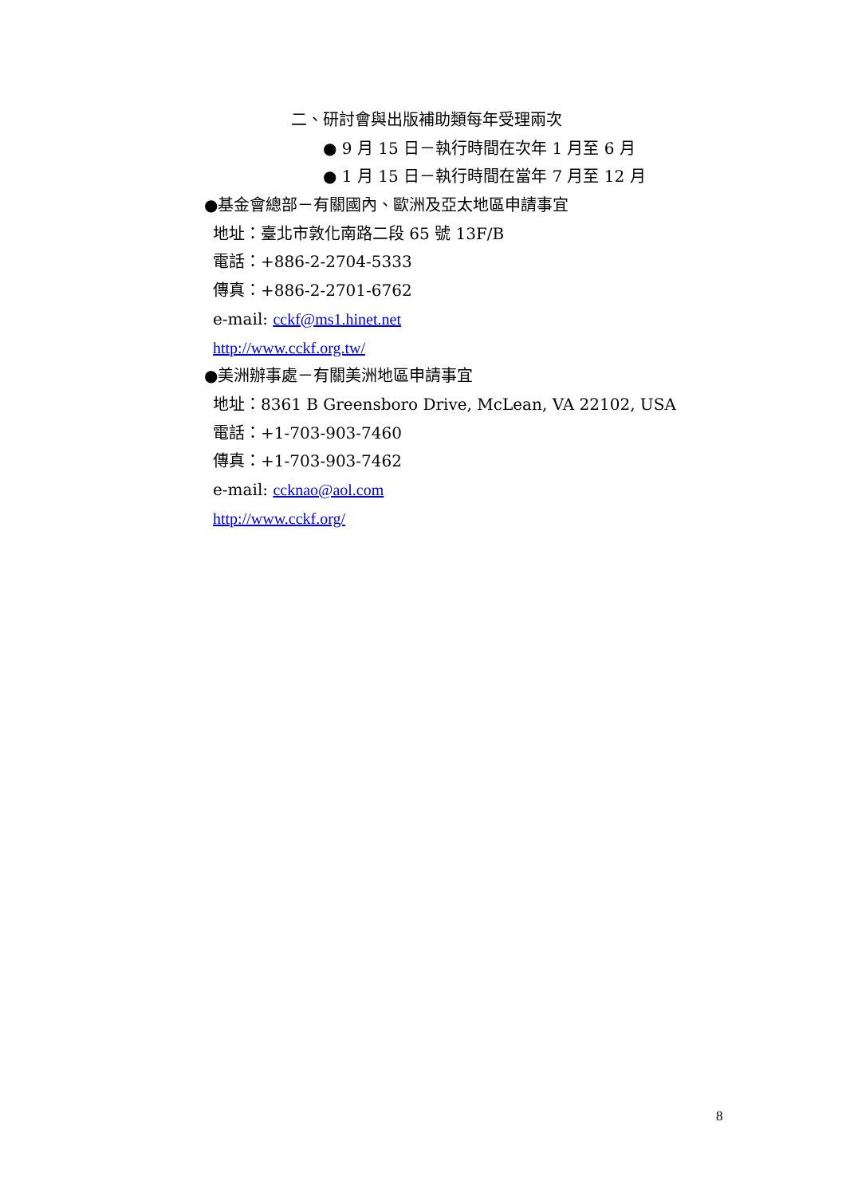二、研討會與出版補助類每年受理兩次
● 9 月 15 日－執行時間在次年 1 月至 6 月
● 1 月 15 日－執行時間在當年 7 月至 12 月
●基金會總部－有關國內、歐洲及亞太地區申請事宜
地址：臺北市敦化南路二段 65 號 13F/B
電話：+886-2-2704-5333
傳真：+886-2-2701-6762
e-mail: cckf@ms1.hinet.net
http://www.cckf.org.tw/
●美洲辦事處－有關美洲地區申請事宜
地址：8361 B Greensboro Drive, McLean, VA 22102, USA
電話：+1-703-903-7460
傳真：+1-703-903-7462
e-mail: ccknao@aol.com
http://www.cckf.org/
8